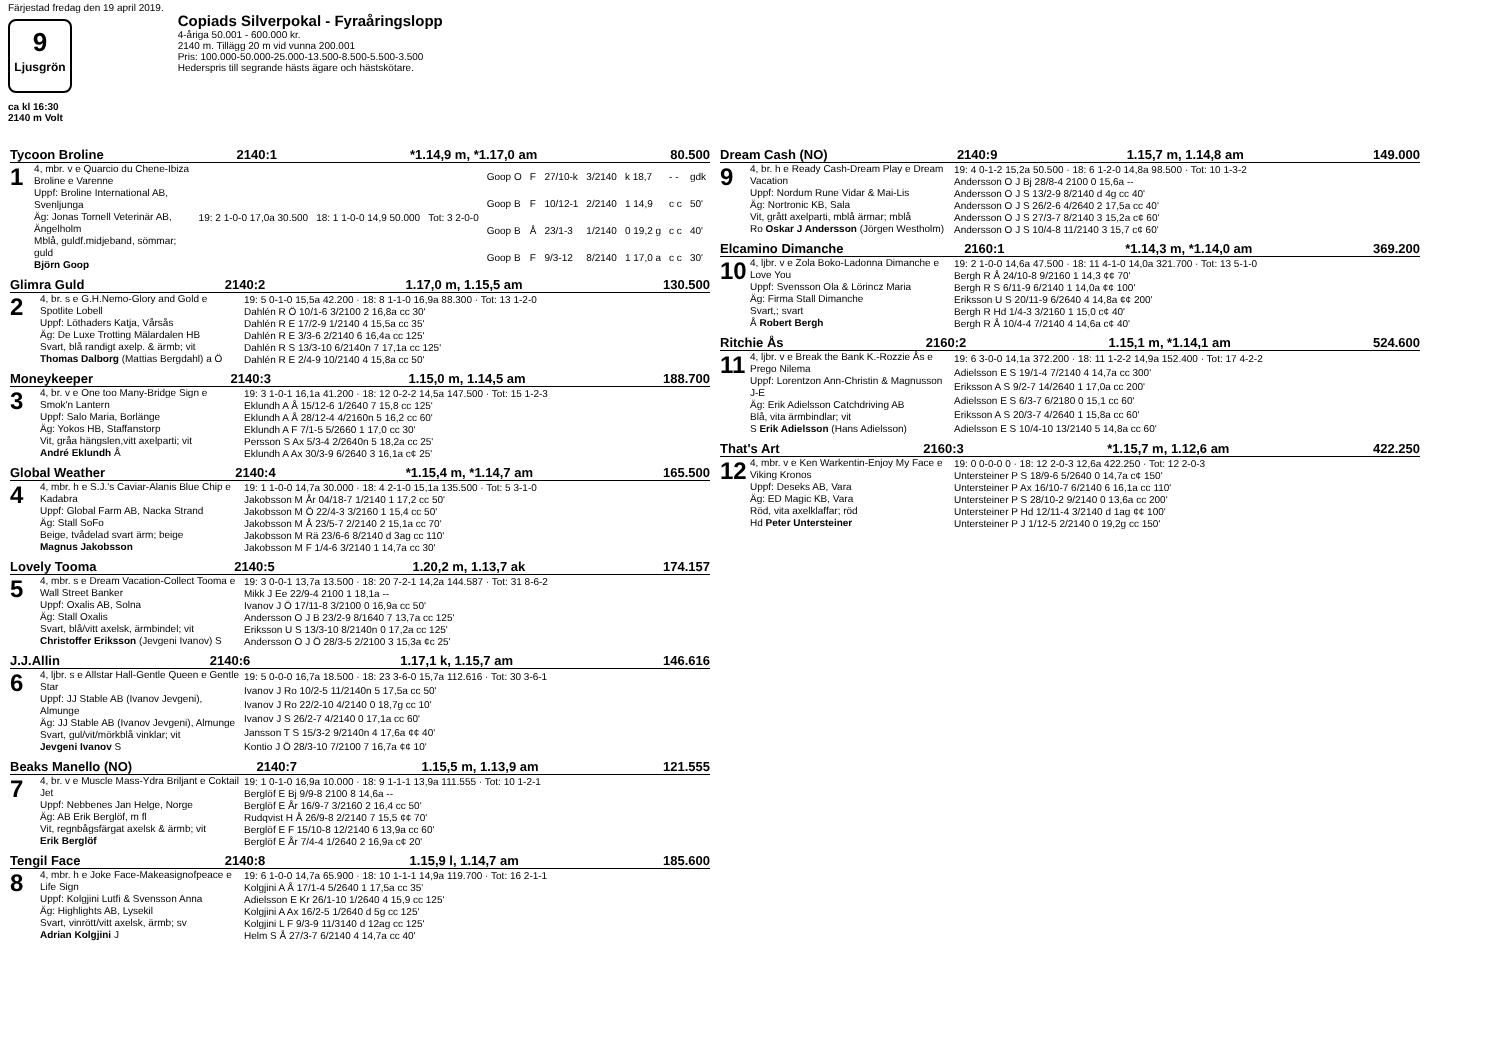Färjestad fredag den 19 april 2019.
9
Ljusgrön
ca kl 16:30
2140 m Volt
Copiads Silverpokal - Fyraåringslopp
4-åriga 50.001 - 600.000 kr.
2140 m. Tillägg 20 m vid vunna 200.001
Pris: 100.000-50.000-25.000-13.500-8.500-5.500-3.500
Hederspris till segrande hästs ägare och hästskötare.
Tycoon Broline 2140:1 *1.14,9 m, *1.17,0 am 80.500
1
4, mbr. v e Quarcio du Chene-Ibiza Broline e Varenne
Uppf: Broline International AB, Svenljunga
Äg: Jonas Tornell Veterinär AB, Ängelholm
Mblå, guldf.midjeband, sömmar; guld
Björn Goop
| 19: 2 1-0-0 17,0a 30.500 | 18: 1 1-0-0 14,9 50.000 | Tot: 3 2-0-0 |
| Goop O | F | 27/10-k | 3/2140 | k 18,7 | - - | gdk |
| Goop B | F | 10/12-1 | 2/2140 | 1 14,9 | c c | 50' |
| Goop B | Å | 23/1-3 | 1/2140 | 0 19,2 g | c c | 40' |
| Goop B | F | 9/3-12 | 8/2140 | 1 17,0 a | c c | 30' |
Glimra Guld 2140:2 1.17,0 m, 1.15,5 am 130.500
2
4, br. s e G.H.Nemo-Glory and Gold e Spotlite Lobell
Uppf: Löthaders Katja, Vårsås
Äg: De Luxe Trotting Mälardalen HB
Svart, blå randigt axelp. & ärmb; vit
Thomas Dalborg (Mattias Bergdahl) a Ö
| 19: 5 0-1-0 15,5a 42.200 · 18: 8 1-1-0 16,9a 88.300 · Tot: 13 1-2-0 |
| Dahlén R Ö 10/1-6 3/2100 2 16,8a cc 30' |
| Dahlén R E 17/2-9 1/2140 4 15,5a cc 35' |
| Dahlén R E 3/3-6 2/2140 6 16,4a cc 125' |
| Dahlén R S 13/3-10 6/2140n 7 17,1a cc 125' |
| Dahlén R E 2/4-9 10/2140 4 15,8a cc 50' |
Moneykeeper 2140:3 1.15,0 m, 1.14,5 am 188.700
3
4, br. v e One too Many-Bridge Sign e Smok'n Lantern
Uppf: Salo Maria, Borlänge
Äg: Yokos HB, Staffanstorp
Vit, gråa hängslen,vitt axelparti; vit
André Eklundh Å
| 19: 3 1-0-1 16,1a 41.200 · 18: 12 0-2-2 14,5a 147.500 · Tot: 15 1-2-3 |
| Eklundh A Å 15/12-6 1/2640 7 15,8 cc 125' |
| Eklundh A Å 28/12-4 4/2160n 5 16,2 cc 60' |
| Eklundh A F 7/1-5 5/2660 1 17,0 cc 30' |
| Persson S Ax 5/3-4 2/2640n 5 18,2a cc 25' |
| Eklundh A Ax 30/3-9 6/2640 3 16,1a c¢ 25' |
Global Weather 2140:4 *1.15,4 m, *1.14,7 am 165.500
4
4, mbr. h e S.J.'s Caviar-Alanis Blue Chip e Kadabra
Uppf: Global Farm AB, Nacka Strand
Äg: Stall SoFo
Beige, tvådelad svart ärm; beige
Magnus Jakobsson
| 19: 1 1-0-0 14,7a 30.000 · 18: 4 2-1-0 15,1a 135.500 · Tot: 5 3-1-0 |
| Jakobsson M År 04/18-7 1/2140 1 17,2 cc 50' |
| Jakobsson M Ö 22/4-3 3/2160 1 15,4 cc 50' |
| Jakobsson M Å 23/5-7 2/2140 2 15,1a cc 70' |
| Jakobsson M Rä 23/6-6 8/2140 d 3ag cc 110' |
| Jakobsson M F 1/4-6 3/2140 1 14,7a cc 30' |
Lovely Tooma 2140:5 1.20,2 m, 1.13,7 ak 174.157
5
4, mbr. s e Dream Vacation-Collect Tooma e Wall Street Banker
Uppf: Oxalis AB, Solna
Äg: Stall Oxalis
Svart, blå/vitt axelsk, ärmbindel; vit
Christoffer Eriksson (Jevgeni Ivanov) S
| 19: 3 0-0-1 13,7a 13.500 · 18: 20 7-2-1 14,2a 144.587 · Tot: 31 8-6-2 |
| Mikk J Ee 22/9-4 2100 1 18,1a -- |
| Ivanov J Ö 17/11-8 3/2100 0 16,9a cc 50' |
| Andersson O J B 23/2-9 8/1640 7 13,7a cc 125' |
| Eriksson U S 13/3-10 8/2140n 0 17,2a cc 125' |
| Andersson O J Ö 28/3-5 2/2100 3 15,3a ¢c 25' |
J.J.Allin 2140:6 1.17,1 k, 1.15,7 am 146.616
6
4, ljbr. s e Allstar Hall-Gentle Queen e Gentle Star
Uppf: JJ Stable AB (Ivanov Jevgeni), Almunge
Äg: JJ Stable AB (Ivanov Jevgeni), Almunge
Svart, gul/vit/mörkblå vinklar; vit
Jevgeni Ivanov S
| 19: 5 0-0-0 16,7a 18.500 · 18: 23 3-6-0 15,7a 112.616 · Tot: 30 3-6-1 |
| Ivanov J Ro 10/2-5 11/2140n 5 17,5a cc 50' |
| Ivanov J Ro 22/2-10 4/2140 0 18,7g cc 10' |
| Ivanov J S 26/2-7 4/2140 0 17,1a cc 60' |
| Jansson T S 15/3-2 9/2140n 4 17,6a ¢¢ 40' |
| Kontio J Ö 28/3-10 7/2100 7 16,7a ¢¢ 10' |
Beaks Manello (NO) 2140:7 1.15,5 m, 1.13,9 am 121.555
7
4, br. v e Muscle Mass-Ydra Briljant e Coktail Jet
Uppf: Nebbenes Jan Helge, Norge
Äg: AB Erik Berglöf, m fl
Vit, regnbågsfärgat axelsk & ärmb; vit
Erik Berglöf
| 19: 1 0-1-0 16,9a 10.000 · 18: 9 1-1-1 13,9a 111.555 · Tot: 10 1-2-1 |
| Berglöf E Bj 9/9-8 2100 8 14,6a -- |
| Berglöf E År 16/9-7 3/2160 2 16,4 cc 50' |
| Rudqvist H Å 26/9-8 2/2140 7 15,5 ¢¢ 70' |
| Berglöf E F 15/10-8 12/2140 6 13,9a cc 60' |
| Berglöf E År 7/4-4 1/2640 2 16,9a c¢ 20' |
Tengil Face 2140:8 1.15,9 l, 1.14,7 am 185.600
8
4, mbr. h e Joke Face-Makeasignofpeace e Life Sign
Uppf: Kolgjini Lutfi & Svensson Anna
Äg: Highlights AB, Lysekil
Svart, vinrött/vitt axelsk, ärmb; sv
Adrian Kolgjini J
| 19: 6 1-0-0 14,7a 65.900 · 18: 10 1-1-1 14,9a 119.700 · Tot: 16 2-1-1 |
| Kolgjini A Å 17/1-4 5/2640 1 17,5a cc 35' |
| Adielsson E Kr 26/1-10 1/2640 4 15,9 cc 125' |
| Kolgjini A Ax 16/2-5 1/2640 d 5g cc 125' |
| Kolgjini L F 9/3-9 11/3140 d 12ag cc 125' |
| Helm S Å 27/3-7 6/2140 4 14,7a cc 40' |
Dream Cash (NO) 2140:9 1.15,7 m, 1.14,8 am 149.000
9
4, br. h e Ready Cash-Dream Play e Dream Vacation
Uppf: Nordum Rune Vidar & Mai-Lis
Äg: Nortronic KB, Sala
Vit, grått axelparti, mblå ärmar; mblå
Ro Oskar J Andersson (Jörgen Westholm)
| 19: 4 0-1-2 15,2a 50.500 · 18: 6 1-2-0 14,8a 98.500 · Tot: 10 1-3-2 |
| Andersson O J Bj 28/8-4 2100 0 15,6a -- |
| Andersson O J S 13/2-9 8/2140 d 4g cc 40' |
| Andersson O J S 26/2-6 4/2640 2 17,5a cc 40' |
| Andersson O J S 27/3-7 8/2140 3 15,2a c¢ 60' |
| Andersson O J S 10/4-8 11/2140 3 15,7 c¢ 60' |
Elcamino Dimanche 2160:1 *1.14,3 m, *1.14,0 am 369.200
10
4, ljbr. v e Zola Boko-Ladonna Dimanche e Love You
Uppf: Svensson Ola & Lörincz Maria
Äg: Firma Stall Dimanche
Svart,; svart
Å Robert Bergh
| 19: 2 1-0-0 14,6a 47.500 · 18: 11 4-1-0 14,0a 321.700 · Tot: 13 5-1-0 |
| Bergh R Å 24/10-8 9/2160 1 14,3 ¢¢ 70' |
| Bergh R S 6/11-9 6/2140 1 14,0a ¢¢ 100' |
| Eriksson U S 20/11-9 6/2640 4 14,8a ¢¢ 200' |
| Bergh R Hd 1/4-3 3/2160 1 15,0 c¢ 40' |
| Bergh R Å 10/4-4 7/2140 4 14,6a c¢ 40' |
Ritchie Ås 2160:2 1.15,1 m, *1.14,1 am 524.600
11
4, ljbr. v e Break the Bank K.-Rozzie Ås e Prego Nilema
Uppf: Lorentzon Ann-Christin & Magnusson J-E
Äg: Erik Adielsson Catchdriving AB
Blå, vita ärmbindlar; vit
S Erik Adielsson (Hans Adielsson)
| 19: 6 3-0-0 14,1a 372.200 · 18: 11 1-2-2 14,9a 152.400 · Tot: 17 4-2-2 |
| Adielsson E S 19/1-4 7/2140 4 14,7a cc 300' |
| Eriksson A S 9/2-7 14/2640 1 17,0a cc 200' |
| Adielsson E S 6/3-7 6/2180 0 15,1 cc 60' |
| Eriksson A S 20/3-7 4/2640 1 15,8a cc 60' |
| Adielsson E S 10/4-10 13/2140 5 14,8a cc 60' |
That's Art 2160:3 *1.15,7 m, 1.12,6 am 422.250
12
4, mbr. v e Ken Warkentin-Enjoy My Face e Viking Kronos
Uppf: Deseks AB, Vara
Äg: ED Magic KB, Vara
Röd, vita axelklaffar; röd
Hd Peter Untersteiner
| 19: 0 0-0-0 0 · 18: 12 2-0-3 12,6a 422.250 · Tot: 12 2-0-3 |
| Untersteiner P S 18/9-6 5/2640 0 14,7a c¢ 150' |
| Untersteiner P Ax 16/10-7 6/2140 6 16,1a cc 110' |
| Untersteiner P S 28/10-2 9/2140 0 13,6a cc 200' |
| Untersteiner P Hd 12/11-4 3/2140 d 1ag ¢¢ 100' |
| Untersteiner P J 1/12-5 2/2140 0 19,2g cc 150' |